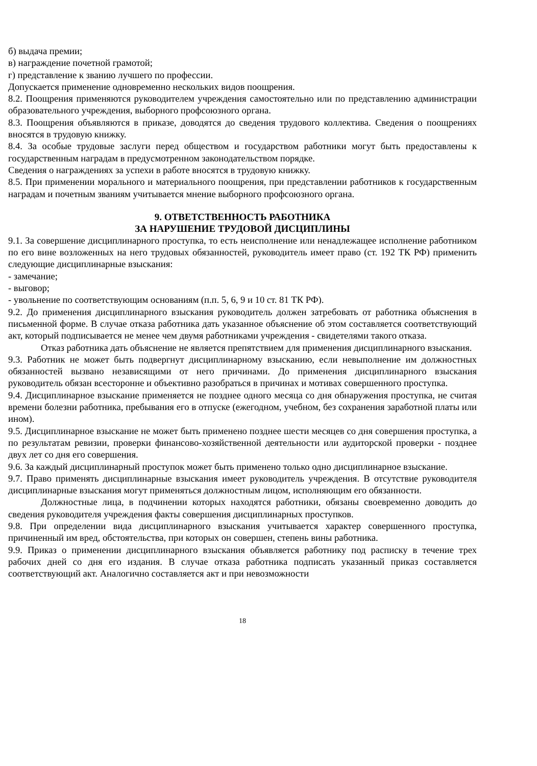б) выдача премии;
в) награждение почетной грамотой;
г) представление к званию лучшего по профессии.
Допускается применение одновременно нескольких видов поощрения.
8.2. Поощрения применяются руководителем учреждения самостоятельно или по представлению администрации образовательного учреждения, выборного профсоюзного органа.
8.3. Поощрения объявляются в приказе, доводятся до сведения трудового коллектива. Сведения о поощрениях вносятся в трудовую книжку.
8.4. За особые трудовые заслуги перед обществом и государством работники могут быть предоставлены к государственным наградам в предусмотренном законодательством порядке.
Сведения о награждениях за успехи в работе вносятся в трудовую книжку.
8.5. При применении морального и материального поощрения, при представлении работников к государственным наградам и почетным званиям учитывается мнение выборного профсоюзного органа.
9. ОТВЕТСТВЕННОСТЬ РАБОТНИКА
ЗА НАРУШЕНИЕ ТРУДОВОЙ ДИСЦИПЛИНЫ
9.1. За совершение дисциплинарного проступка, то есть неисполнение или ненадлежащее исполнение работником по его вине возложенных на него трудовых обязанностей, руководитель имеет право (ст. 192 ТК РФ) применить следующие дисциплинарные взыскания:
- замечание;
- выговор;
- увольнение по соответствующим основаниям (п.п. 5, 6, 9 и 10 ст. 81 ТК РФ).
9.2. До применения дисциплинарного взыскания руководитель должен затребовать от работника объяснения в письменной форме. В случае отказа работника дать указанное объяснение об этом составляется соответствующий акт, который подписывается не менее чем двумя работниками учреждения - свидетелями такого отказа.
Отказ работника дать объяснение не является препятствием для применения дисциплинарного взыскания.
9.3. Работник не может быть подвергнут дисциплинарному взысканию, если невыполнение им должностных обязанностей вызвано независящими от него причинами. До применения дисциплинарного взыскания руководитель обязан всесторонне и объективно разобраться в причинах и мотивах совершенного проступка.
9.4. Дисциплинарное взыскание применяется не позднее одного месяца со дня обнаружения проступка, не считая времени болезни работника, пребывания его в отпуске (ежегодном, учебном, без сохранения заработной платы или ином).
9.5. Дисциплинарное взыскание не может быть применено позднее шести месяцев со дня совершения проступка, а по результатам ревизии, проверки финансово-хозяйственной деятельности или аудиторской проверки - позднее двух лет со дня его совершения.
9.6. За каждый дисциплинарный проступок может быть применено только одно дисциплинарное взыскание.
9.7. Право применять дисциплинарные взыскания имеет руководитель учреждения. В отсутствие руководителя дисциплинарные взыскания могут применяться должностным лицом, исполняющим его обязанности.
Должностные лица, в подчинении которых находятся работники, обязаны своевременно доводить до сведения руководителя учреждения факты совершения дисциплинарных проступков.
9.8. При определении вида дисциплинарного взыскания учитывается характер совершенного проступка, причиненный им вред, обстоятельства, при которых он совершен, степень вины работника.
9.9. Приказ о применении дисциплинарного взыскания объявляется работнику под расписку в течение трех рабочих дней со дня его издания. В случае отказа работника подписать указанный приказ составляется соответствующий акт. Аналогично составляется акт и при невозможности
18